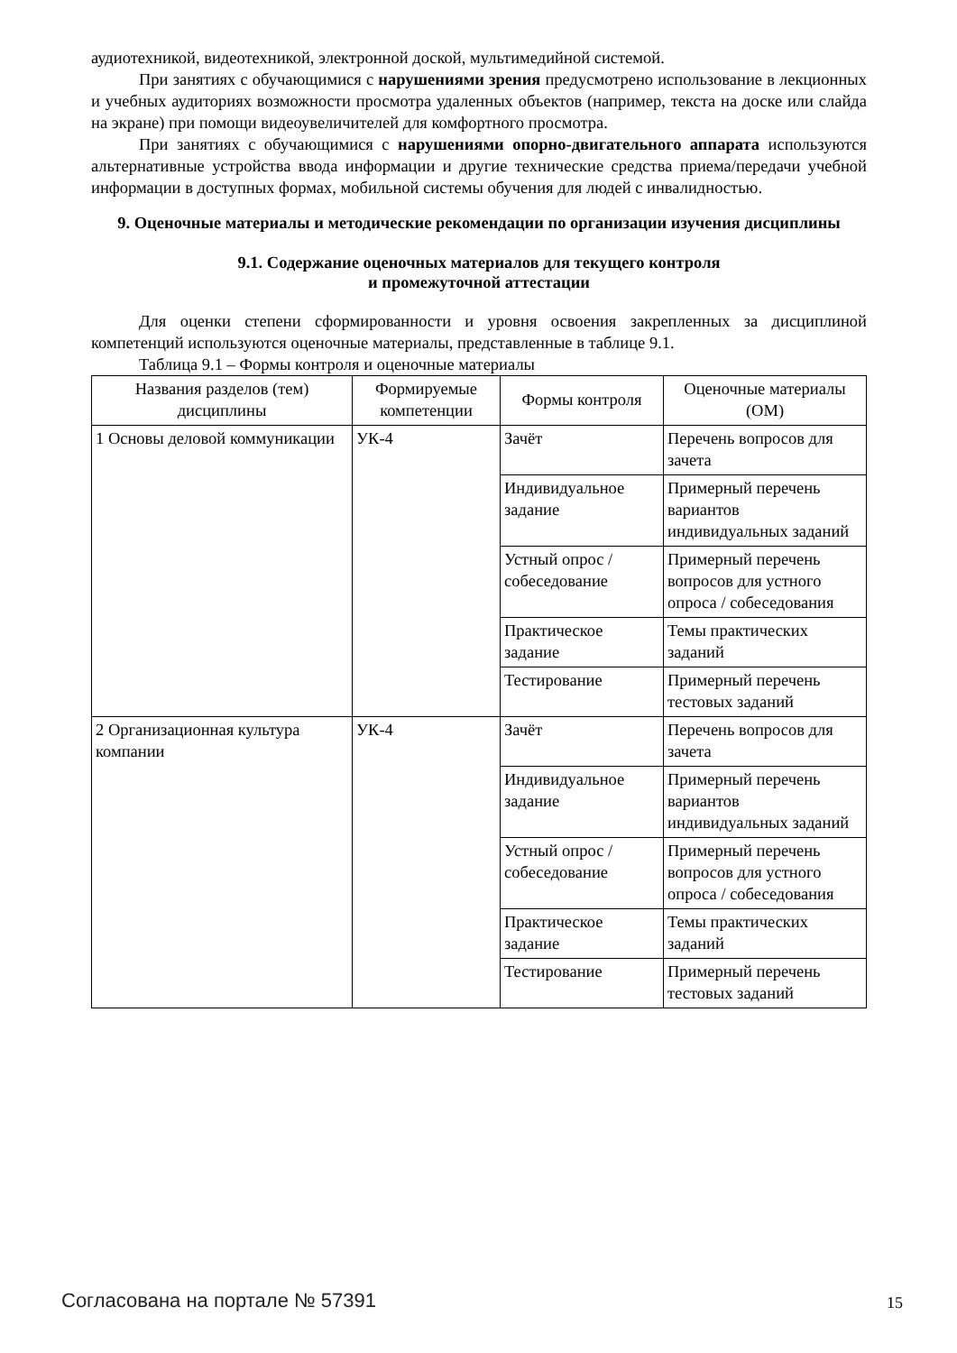аудиотехникой, видеотехникой, электронной доской, мультимедийной системой.
При занятиях с обучающимися с нарушениями зрения предусмотрено использование в лекционных и учебных аудиториях возможности просмотра удаленных объектов (например, текста на доске или слайда на экране) при помощи видеоувеличителей для комфортного просмотра.
При занятиях с обучающимися с нарушениями опорно-двигательного аппарата используются альтернативные устройства ввода информации и другие технические средства приема/передачи учебной информации в доступных формах, мобильной системы обучения для людей с инвалидностью.
9. Оценочные материалы и методические рекомендации по организации изучения дисциплины
9.1. Содержание оценочных материалов для текущего контроля
и промежуточной аттестации
Для оценки степени сформированности и уровня освоения закрепленных за дисциплиной компетенций используются оценочные материалы, представленные в таблице 9.1.
Таблица 9.1 – Формы контроля и оценочные материалы
| Названия разделов (тем) дисциплины | Формируемые компетенции | Формы контроля | Оценочные материалы (ОМ) |
| --- | --- | --- | --- |
| 1 Основы деловой коммуникации | УК-4 | Зачёт | Перечень вопросов для зачета |
| | | Индивидуальное задание | Примерный перечень вариантов индивидуальных заданий |
| | | Устный опрос / собеседование | Примерный перечень вопросов для устного опроса / собеседования |
| | | Практическое задание | Темы практических заданий |
| | | Тестирование | Примерный перечень тестовых заданий |
| 2 Организационная культура компании | УК-4 | Зачёт | Перечень вопросов для зачета |
| | | Индивидуальное задание | Примерный перечень вариантов индивидуальных заданий |
| | | Устный опрос / собеседование | Примерный перечень вопросов для устного опроса / собеседования |
| | | Практическое задание | Темы практических заданий |
| | | Тестирование | Примерный перечень тестовых заданий |
Согласована на портале № 57391 15